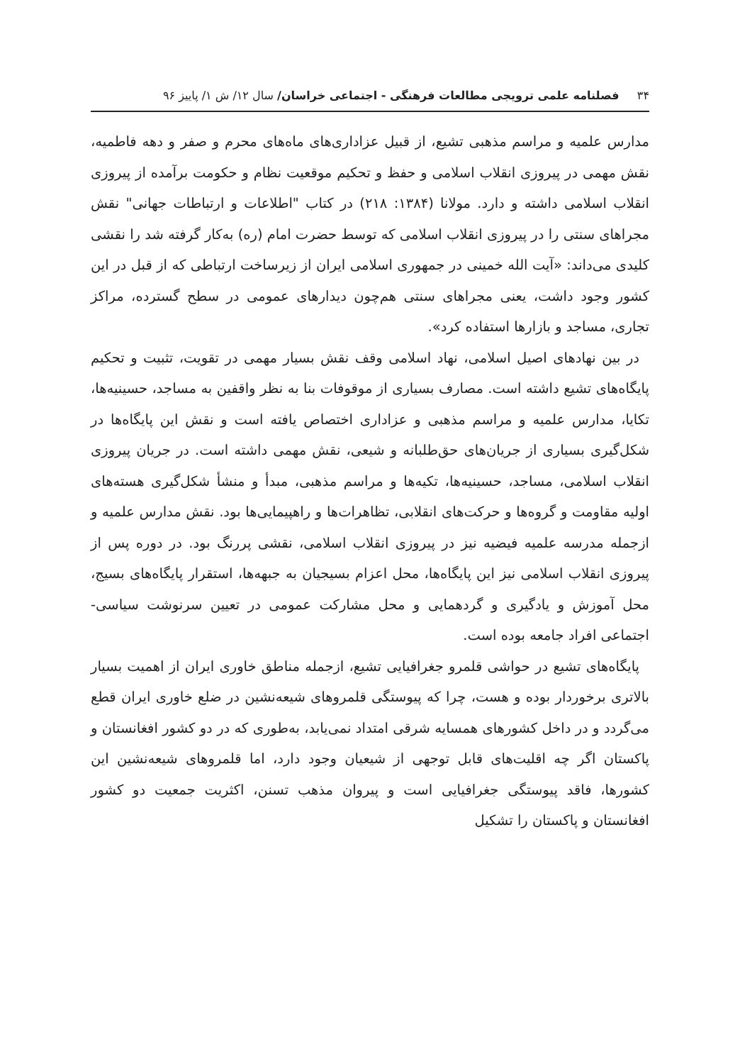۳۴ فصلنامه علمی ترویجی مطالعات فرهنگی - اجتماعی خراسان/ سال ۱۲/ ش ۱/ پاییز ۹۶
مدارس علمیه و مراسم مذهبی تشیع، از قبیل عزاداری‌های ماه‌های محرم و صفر و دهه فاطمیه، نقش مهمی در پیروزی انقلاب اسلامی و حفظ و تحکیم موقعیت نظام و حکومت برآمده از پیروزی انقلاب اسلامی داشته و دارد. مولانا (۱۳۸۴: ۲۱۸) در کتاب "اطلاعات و ارتباطات جهانی" نقش مجراهای سنتی را در پیروزی انقلاب اسلامی که توسط حضرت امام (ره) به‌کار گرفته شد را نقشی کلیدی می‌داند: «آیت الله خمینی در جمهوری اسلامی ایران از زیرساخت ارتباطی که از قبل در این کشور وجود داشت، یعنی مجراهای سنتی هم‌چون دیدارهای عمومی در سطح گسترده، مراکز تجاری، مساجد و بازارها استفاده کرد».
در بین نهادهای اصیل اسلامی، نهاد اسلامی وقف نقش بسیار مهمی در تقویت، تثبیت و تحکیم پایگاه‌های تشیع داشته است. مصارف بسیاری از موقوفات بنا به نظر واقفین به مساجد، حسینیه‌ها، تکایا، مدارس علمیه و مراسم مذهبی و عزاداری اختصاص یافته است و نقش این پایگاه‌ها در شکل‌گیری بسیاری از جریان‌های حق‌طلبانه و شیعی، نقش مهمی داشته است. در جریان پیروزی انقلاب اسلامی، مساجد، حسینیه‌ها، تکیه‌ها و مراسم مذهبی، مبدأ و منشأ شکل‌گیری هسته‌های اولیه مقاومت و گروه‌ها و حرکت‌های انقلابی، تظاهرات‌ها و راهپیمایی‌ها بود. نقش مدارس علمیه و ازجمله مدرسه علمیه فیضیه نیز در پیروزی انقلاب اسلامی، نقشی پررنگ بود. در دوره پس از پیروزی انقلاب اسلامی نیز این پایگاه‌ها، محل اعزام بسیجیان به جبهه‌ها، استقرار پایگاه‌های بسیج، محل آموزش و یادگیری و گردهمایی و محل مشارکت عمومی در تعیین سرنوشت سیاسی- اجتماعی افراد جامعه بوده است.
پایگاه‌های تشیع در حواشی قلمرو جغرافیایی تشیع، ازجمله مناطق خاوری ایران از اهمیت بسیار بالاتری برخوردار بوده و هست، چرا که پیوستگی قلمروهای شیعه‌نشین در ضلع خاوری ایران قطع می‌گردد و در داخل کشورهای همسایه شرقی امتداد نمی‌یابد، به‌طوری که در دو کشور افغانستان و پاکستان اگر چه اقلیت‌های قابل توجهی از شیعیان وجود دارد، اما قلمروهای شیعه‌نشین این کشورها، فاقد پیوستگی جغرافیایی است و پیروان مذهب تسنن، اکثریت جمعیت دو کشور افغانستان و پاکستان را تشکیل